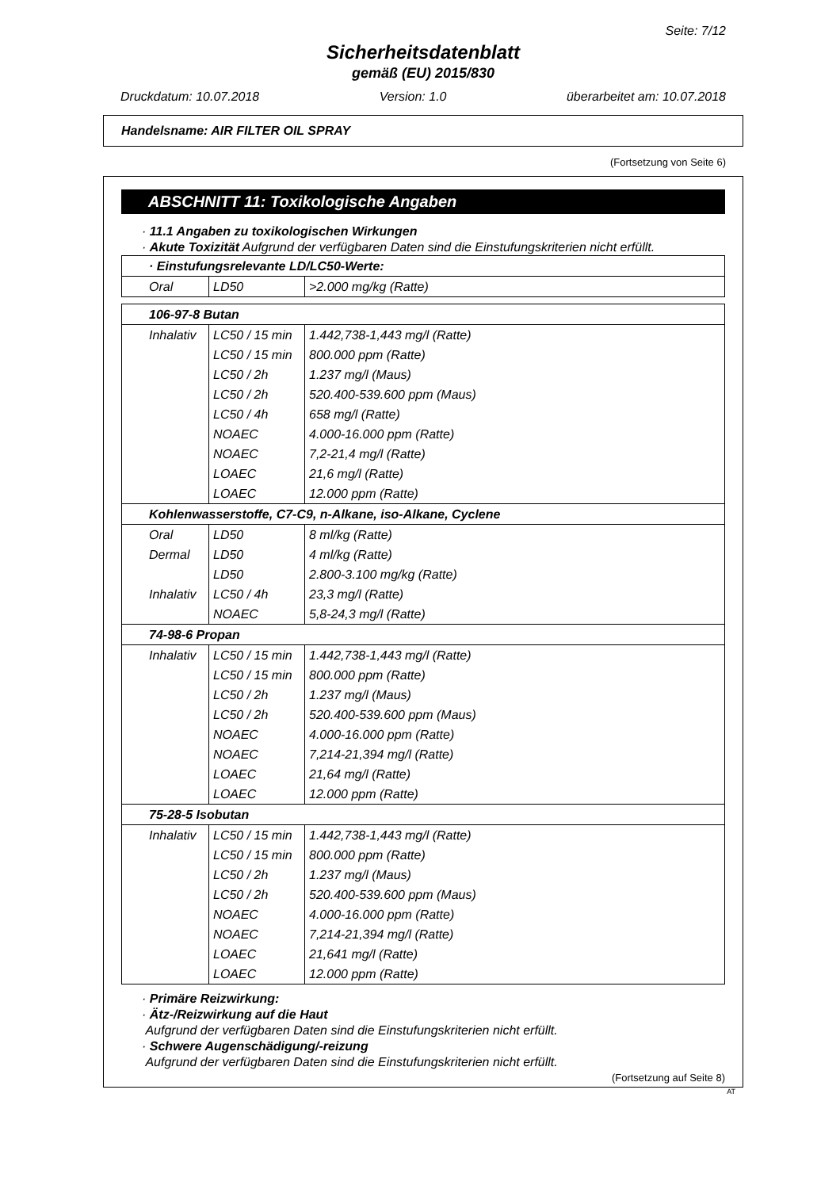Seite: 7/12
Sicherheitsdatenblatt
gemäß (EU) 2015/830
Druckdatum: 10.07.2018 Version: 1.0 überarbeitet am: 10.07.2018
Handelsname: AIR FILTER OIL SPRAY
(Fortsetzung von Seite 6)
ABSCHNITT 11: Toxikologische Angaben
· 11.1 Angaben zu toxikologischen Wirkungen
· Akute Toxizität Aufgrund der verfügbaren Daten sind die Einstufungskriterien nicht erfüllt.
| · Einstufungsrelevante LD/LC50-Werte: | | |
| --- | --- | --- |
| Oral | LD50 | >2.000 mg/kg (Ratte) |
| 106-97-8 Butan | | |
| --- | --- | --- |
| Inhalativ | LC50 / 15 min | 1.442,738-1,443 mg/l (Ratte) |
| | LC50 / 15 min | 800.000 ppm (Ratte) |
| | LC50 / 2h | 1.237 mg/l (Maus) |
| | LC50 / 2h | 520.400-539.600 ppm (Maus) |
| | LC50 / 4h | 658 mg/l (Ratte) |
| | NOAEC | 4.000-16.000 ppm (Ratte) |
| | NOAEC | 7,2-21,4 mg/l (Ratte) |
| | LOAEC | 21,6 mg/l (Ratte) |
| | LOAEC | 12.000 ppm (Ratte) |
| Kohlenwasserstoffe, C7-C9, n-Alkane, iso-Alkane, Cyclene | | |
| Oral | LD50 | 8 ml/kg (Ratte) |
| Dermal | LD50 | 4 ml/kg (Ratte) |
| | LD50 | 2.800-3.100 mg/kg (Ratte) |
| Inhalativ | LC50 / 4h | 23,3 mg/l (Ratte) |
| | NOAEC | 5,8-24,3 mg/l (Ratte) |
| 74-98-6 Propan | | |
| Inhalativ | LC50 / 15 min | 1.442,738-1,443 mg/l (Ratte) |
| | LC50 / 15 min | 800.000 ppm (Ratte) |
| | LC50 / 2h | 1.237 mg/l (Maus) |
| | LC50 / 2h | 520.400-539.600 ppm (Maus) |
| | NOAEC | 4.000-16.000 ppm (Ratte) |
| | NOAEC | 7,214-21,394 mg/l (Ratte) |
| | LOAEC | 21,64 mg/l (Ratte) |
| | LOAEC | 12.000 ppm (Ratte) |
| 75-28-5 Isobutan | | |
| Inhalativ | LC50 / 15 min | 1.442,738-1,443 mg/l (Ratte) |
| | LC50 / 15 min | 800.000 ppm (Ratte) |
| | LC50 / 2h | 1.237 mg/l (Maus) |
| | LC50 / 2h | 520.400-539.600 ppm (Maus) |
| | NOAEC | 4.000-16.000 ppm (Ratte) |
| | NOAEC | 7,214-21,394 mg/l (Ratte) |
| | LOAEC | 21,641 mg/l (Ratte) |
| | LOAEC | 12.000 ppm (Ratte) |
· Primäre Reizwirkung:
· Ätz-/Reizwirkung auf die Haut
Aufgrund der verfügbaren Daten sind die Einstufungskriterien nicht erfüllt.
· Schwere Augenschädigung/-reizung
Aufgrund der verfügbaren Daten sind die Einstufungskriterien nicht erfüllt.
(Fortsetzung auf Seite 8)
AT